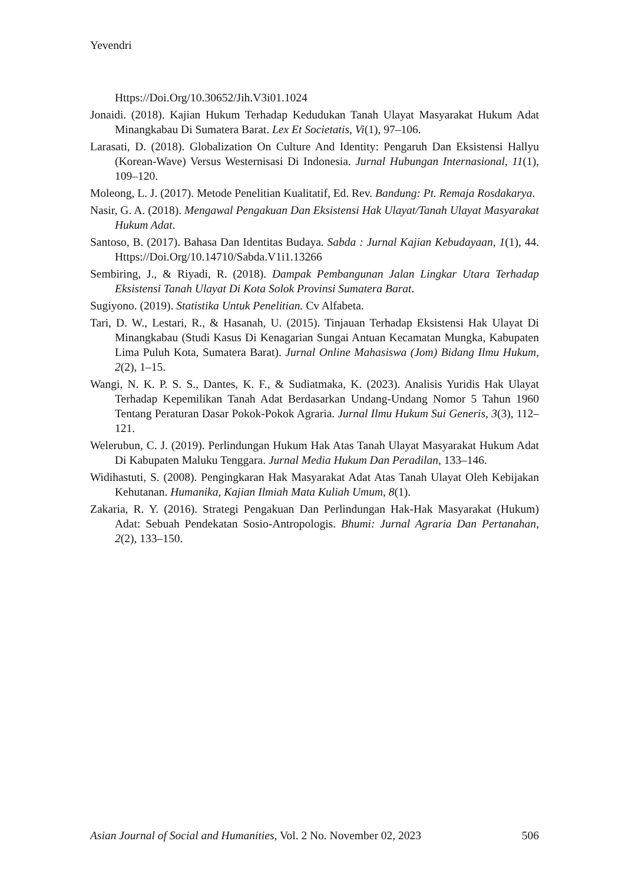Yevendri
Https://Doi.Org/10.30652/Jih.V3i01.1024
Jonaidi. (2018). Kajian Hukum Terhadap Kedudukan Tanah Ulayat Masyarakat Hukum Adat Minangkabau Di Sumatera Barat. Lex Et Societatis, Vi(1), 97–106.
Larasati, D. (2018). Globalization On Culture And Identity: Pengaruh Dan Eksistensi Hallyu (Korean-Wave) Versus Westernisasi Di Indonesia. Jurnal Hubungan Internasional, 11(1), 109–120.
Moleong, L. J. (2017). Metode Penelitian Kualitatif, Ed. Rev. Bandung: Pt. Remaja Rosdakarya.
Nasir, G. A. (2018). Mengawal Pengakuan Dan Eksistensi Hak Ulayat/Tanah Ulayat Masyarakat Hukum Adat.
Santoso, B. (2017). Bahasa Dan Identitas Budaya. Sabda : Jurnal Kajian Kebudayaan, 1(1), 44. Https://Doi.Org/10.14710/Sabda.V1i1.13266
Sembiring, J., & Riyadi, R. (2018). Dampak Pembangunan Jalan Lingkar Utara Terhadap Eksistensi Tanah Ulayat Di Kota Solok Provinsi Sumatera Barat.
Sugiyono. (2019). Statistika Untuk Penelitian. Cv Alfabeta.
Tari, D. W., Lestari, R., & Hasanah, U. (2015). Tinjauan Terhadap Eksistensi Hak Ulayat Di Minangkabau (Studi Kasus Di Kenagarian Sungai Antuan Kecamatan Mungka, Kabupaten Lima Puluh Kota, Sumatera Barat). Jurnal Online Mahasiswa (Jom) Bidang Ilmu Hukum, 2(2), 1–15.
Wangi, N. K. P. S. S., Dantes, K. F., & Sudiatmaka, K. (2023). Analisis Yuridis Hak Ulayat Terhadap Kepemilikan Tanah Adat Berdasarkan Undang-Undang Nomor 5 Tahun 1960 Tentang Peraturan Dasar Pokok-Pokok Agraria. Jurnal Ilmu Hukum Sui Generis, 3(3), 112–121.
Welerubun, C. J. (2019). Perlindungan Hukum Hak Atas Tanah Ulayat Masyarakat Hukum Adat Di Kabupaten Maluku Tenggara. Jurnal Media Hukum Dan Peradilan, 133–146.
Widihastuti, S. (2008). Pengingkaran Hak Masyarakat Adat Atas Tanah Ulayat Oleh Kebijakan Kehutanan. Humanika, Kajian Ilmiah Mata Kuliah Umum, 8(1).
Zakaria, R. Y. (2016). Strategi Pengakuan Dan Perlindungan Hak-Hak Masyarakat (Hukum) Adat: Sebuah Pendekatan Sosio-Antropologis. Bhumi: Jurnal Agraria Dan Pertanahan, 2(2), 133–150.
Asian Journal of Social and Humanities, Vol. 2 No. November 02, 2023 506